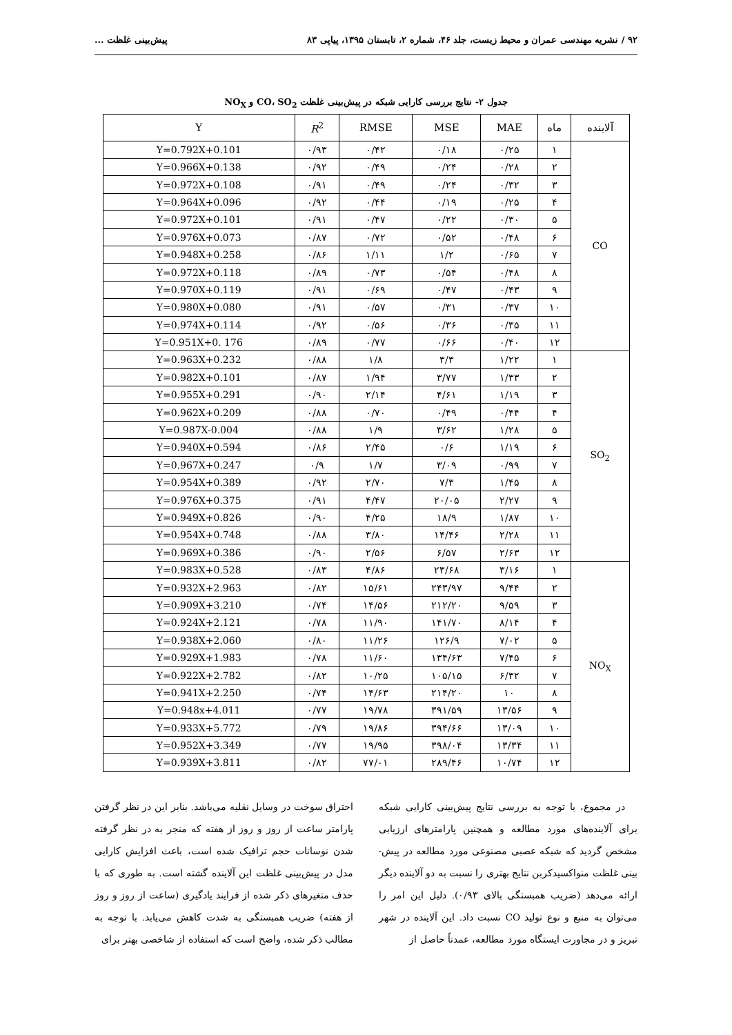۹۲ / نشریه مهندسی عمران و محیط زیست، جلد ۴۶، شماره ۲، تابستان ۱۳۹۵، پیاپی ۸۳ پیش‌بینی غلظت ...
جدول ۲- نتایج بررسی کارایی شبکه در پیش‌بینی غلظت CO، SO<sub>2</sub> و NO<sub>X</sub>
| آلاینده | ماه | MAE | MSE | RMSE | R<sup>2</sup> | Y |
| --- | --- | --- | --- | --- | --- | --- |
| CO | ۱ | ۰/۲۵ | ۰/۱۸ | ۰/۴۲ | ۰/۹۳ | Y=0.792X+0.101 |
| | ۲ | ۰/۲۸ | ۰/۲۴ | ۰/۴۹ | ۰/۹۲ | Y=0.966X+0.138 |
| | ۳ | ۰/۳۲ | ۰/۲۴ | ۰/۴۹ | ۰/۹۱ | Y=0.972X+0.108 |
| | ۴ | ۰/۲۵ | ۰/۱۹ | ۰/۴۴ | ۰/۹۲ | Y=0.964X+0.096 |
| | ۵ | ۰/۳۰ | ۰/۲۲ | ۰/۴۷ | ۰/۹۱ | Y=0.972X+0.101 |
| | ۶ | ۰/۴۸ | ۰/۵۲ | ۰/۷۲ | ۰/۸۷ | Y=0.976X+0.073 |
| | ۷ | ۰/۶۵ | ۱/۲ | ۱/۱۱ | ۰/۸۶ | Y=0.948X+0.258 |
| | ۸ | ۰/۴۸ | ۰/۵۴ | ۰/۷۳ | ۰/۸۹ | Y=0.972X+0.118 |
| | ۹ | ۰/۴۳ | ۰/۴۷ | ۰/۶۹ | ۰/۹۱ | Y=0.970X+0.119 |
| | ۱۰ | ۰/۳۷ | ۰/۳۱ | ۰/۵۷ | ۰/۹۱ | Y=0.980X+0.080 |
| | ۱۱ | ۰/۳۵ | ۰/۳۶ | ۰/۵۶ | ۰/۹۲ | Y=0.974X+0.114 |
| | ۱۲ | ۰/۴۰ | ۰/۶۶ | ۰/۷۷ | ۰/۸۹ | Y=0.951X+0. 176 |
| SO<sub>2</sub> | ۱ | ۱/۲۲ | ۳/۳ | ۱/۸ | ۰/۸۸ | Y=0.963X+0.232 |
| | ۲ | ۱/۳۳ | ۳/۷۷ | ۱/۹۴ | ۰/۸۷ | Y=0.982X+0.101 |
| | ۳ | ۱/۱۹ | ۴/۶۱ | ۲/۱۴ | ۰/۹۰ | Y=0.955X+0.291 |
| | ۴ | ۰/۴۴ | ۰/۴۹ | ۰/۷۰ | ۰/۸۸ | Y=0.962X+0.209 |
| | ۵ | ۱/۲۸ | ۳/۶۲ | ۱/۹ | ۰/۸۸ | Y=0.987X-0.004 |
| | ۶ | ۱/۱۹ | ۰/۶ | ۲/۴۵ | ۰/۸۶ | Y=0.940X+0.594 |
| | ۷ | ۰/۹۹ | ۳/۰۹ | ۱/۷ | ۰/۹ | Y=0.967X+0.247 |
| | ۸ | ۱/۴۵ | ۷/۳ | ۲/۷۰ | ۰/۹۲ | Y=0.954X+0.389 |
| | ۹ | ۲/۲۷ | ۲۰/۰۵ | ۴/۴۷ | ۰/۹۱ | Y=0.976X+0.375 |
| | ۱۰ | ۱/۸۷ | ۱۸/۹ | ۴/۲۵ | ۰/۹۰ | Y=0.949X+0.826 |
| | ۱۱ | ۲/۲۸ | ۱۴/۴۶ | ۳/۸۰ | ۰/۸۸ | Y=0.954X+0.748 |
| | ۱۲ | ۲/۶۳ | ۶/۵۷ | ۲/۵۶ | ۰/۹۰ | Y=0.969X+0.386 |
| NO<sub>X</sub> | ۱ | ۳/۱۶ | ۲۳/۶۸ | ۴/۸۶ | ۰/۸۳ | Y=0.983X+0.528 |
| | ۲ | ۹/۴۴ | ۲۴۳/۹۷ | ۱۵/۶۱ | ۰/۸۲ | Y=0.932X+2.963 |
| | ۳ | ۹/۵۹ | ۲۱۲/۲۰ | ۱۴/۵۶ | ۰/۷۴ | Y=0.909X+3.210 |
| | ۴ | ۸/۱۴ | ۱۴۱/۷۰ | ۱۱/۹۰ | ۰/۷۸ | Y=0.924X+2.121 |
| | ۵ | ۷/۰۲ | ۱۲۶/۹ | ۱۱/۲۶ | ۰/۸۰ | Y=0.938X+2.060 |
| | ۶ | ۷/۴۵ | ۱۳۴/۶۳ | ۱۱/۶۰ | ۰/۷۸ | Y=0.929X+1.983 |
| | ۷ | ۶/۳۲ | ۱۰۵/۱۵ | ۱۰/۲۵ | ۰/۸۲ | Y=0.922X+2.782 |
| | ۸ | ۱۰ | ۲۱۴/۲۰ | ۱۴/۶۳ | ۰/۷۴ | Y=0.941X+2.250 |
| | ۹ | ۱۳/۵۶ | ۳۹۱/۵۹ | ۱۹/۷۸ | ۰/۷۷ | Y=0.948x+4.011 |
| | ۱۰ | ۱۳/۰۹ | ۳۹۴/۶۶ | ۱۹/۸۶ | ۰/۷۹ | Y=0.933X+5.772 |
| | ۱۱ | ۱۳/۳۴ | ۳۹۸/۰۴ | ۱۹/۹۵ | ۰/۷۷ | Y=0.952X+3.349 |
| | ۱۲ | ۱۰/۷۴ | ۲۸۹/۴۶ | ۷۷/۰۱ | ۰/۸۲ | Y=0.939X+3.811 |
در مجموع، با توجه به بررسی نتایج پیش‌بینی کارایی شبکه برای آلاینده‌های مورد مطالعه و همچنین پارامترهای ارزیابی مشخص گردید که شبکه عصبی مصنوعی مورد مطالعه در پیش-بینی غلظت منواکسیدکربن نتایج بهتری را نسبت به دو آلاینده دیگر ارائه می‌دهد (ضریب همبستگی بالای ۰/۹۳). دلیل این امر را می‌توان به منبع و نوع تولید CO نسبت داد. این آلاینده در شهر تبریز و در مجاورت ایستگاه مورد مطالعه، عمدتاً حاصل از
احتراق سوخت در وسایل نقلیه می‌باشد. بنابر این در نظر گرفتن پارامتر ساعت از روز و روز از هفته که منجر به در نظر گرفته شدن نوسانات حجم ترافیک شده است، باعث افزایش کارایی مدل در پیش‌بینی غلظت این آلاینده گشته است. به طوری که با حذف متغیرهای ذکر شده از فرایند یادگیری (ساعت از روز و روز از هفته) ضریب همبستگی به شدت کاهش می‌یابد. با توجه به مطالب ذکر شده، واضح است که استفاده از شاخصی بهتر برای